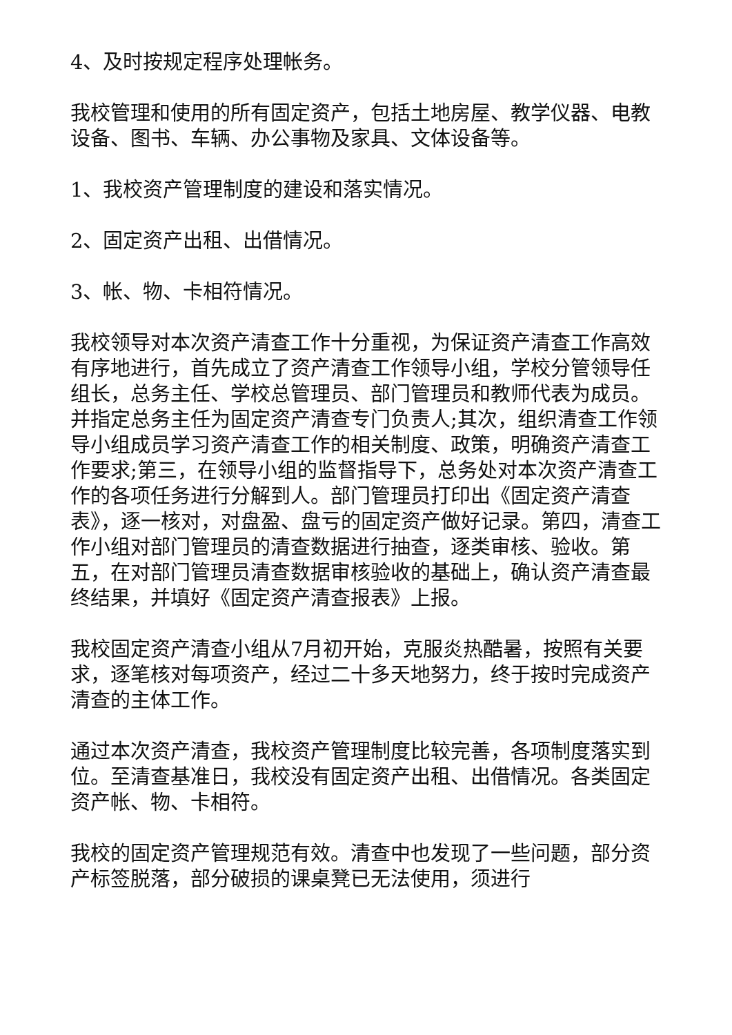4、及时按规定程序处理帐务。
我校管理和使用的所有固定资产，包括土地房屋、教学仪器、电教设备、图书、车辆、办公事物及家具、文体设备等。
1、我校资产管理制度的建设和落实情况。
2、固定资产出租、出借情况。
3、帐、物、卡相符情况。
我校领导对本次资产清查工作十分重视，为保证资产清查工作高效有序地进行，首先成立了资产清查工作领导小组，学校分管领导任组长，总务主任、学校总管理员、部门管理员和教师代表为成员。并指定总务主任为固定资产清查专门负责人;其次，组织清查工作领导小组成员学习资产清查工作的相关制度、政策，明确资产清查工作要求;第三，在领导小组的监督指导下，总务处对本次资产清查工作的各项任务进行分解到人。部门管理员打印出《固定资产清查表》，逐一核对，对盘盈、盘亏的固定资产做好记录。第四，清查工作小组对部门管理员的清查数据进行抽查，逐类审核、验收。第五，在对部门管理员清查数据审核验收的基础上，确认资产清查最终结果，并填好《固定资产清查报表》上报。
我校固定资产清查小组从7月初开始，克服炎热酷暑，按照有关要求，逐笔核对每项资产，经过二十多天地努力，终于按时完成资产清查的主体工作。
通过本次资产清查，我校资产管理制度比较完善，各项制度落实到位。至清查基准日，我校没有固定资产出租、出借情况。各类固定资产帐、物、卡相符。
我校的固定资产管理规范有效。清查中也发现了一些问题，部分资产标签脱落，部分破损的课桌凳已无法使用，须进行